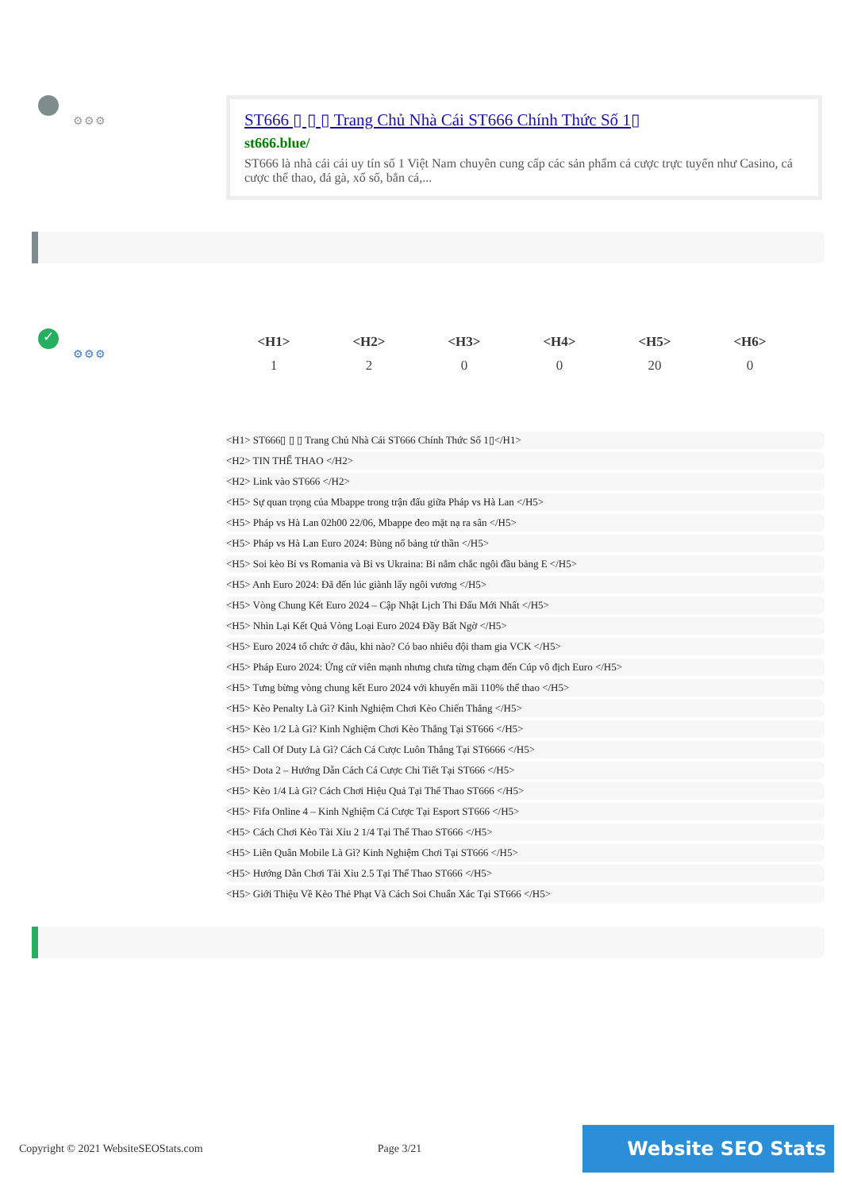⚙⚙⚙
ST666 ▯ ▯ ▯ Trang Chủ Nhà Cái ST666 Chính Thức Số 1▯
st666.blue/
ST666 là nhà cái cái uy tín số 1 Việt Nam chuyên cung cấp các sản phẩm cá cược trực tuyến như Casino, cá cược thể thao, đá gà, xổ số, bắn cá,...
✓
⚙⚙⚙
| <H1> | <H2> | <H3> | <H4> | <H5> | <H6> |
| --- | --- | --- | --- | --- | --- |
| 1 | 2 | 0 | 0 | 20 | 0 |
<H1> ST666▯ ▯ ▯ Trang Chủ Nhà Cái ST666 Chính Thức Số 1▯</H1>
<H2> TIN THỂ THAO </H2>
<H2> Link vào ST666 </H2>
<H5> Sự quan trọng của Mbappe trong trận đấu giữa Pháp vs Hà Lan </H5>
<H5> Pháp vs Hà Lan 02h00 22/06, Mbappe đeo mặt nạ ra sân </H5>
<H5> Pháp vs Hà Lan Euro 2024: Bùng nổ bảng tử thần </H5>
<H5> Soi kèo Bỉ vs Romania và Bỉ vs Ukraina: Bỉ nắm chắc ngôi đầu bảng E </H5>
<H5> Anh Euro 2024: Đã đến lúc giành lấy ngôi vương </H5>
<H5> Vòng Chung Kết Euro 2024 – Cập Nhật Lịch Thi Đấu Mới Nhất </H5>
<H5> Nhìn Lại Kết Quả Vòng Loại Euro 2024 Đầy Bất Ngờ </H5>
<H5> Euro 2024 tổ chức ở đâu, khi nào? Có bao nhiêu đội tham gia VCK </H5>
<H5> Pháp Euro 2024: Ứng cử viên mạnh nhưng chưa từng chạm đến Cúp vô địch Euro </H5>
<H5> Tưng bừng vòng chung kết Euro 2024 với khuyến mãi 110% thể thao </H5>
<H5> Kèo Penalty Là Gì? Kinh Nghiệm Chơi Kèo Chiến Thắng </H5>
<H5> Kèo 1/2 Là Gì? Kinh Nghiệm Chơi Kèo Thắng Tại ST666 </H5>
<H5> Call Of Duty Là Gì? Cách Cá Cược Luôn Thắng Tại ST6666 </H5>
<H5> Dota 2 – Hướng Dẫn Cách Cá Cược Chi Tiết Tại ST666 </H5>
<H5> Kèo 1/4 Là Gì? Cách Chơi Hiệu Quả Tại Thể Thao ST666 </H5>
<H5> Fifa Online 4 – Kinh Nghiệm Cá Cược Tại Esport ST666 </H5>
<H5> Cách Chơi Kèo Tài Xỉu 2 1/4 Tại Thể Thao ST666 </H5>
<H5> Liên Quân Mobile Là Gì? Kinh Nghiệm Chơi Tại ST666 </H5>
<H5> Hướng Dẫn Chơi Tài Xỉu 2.5 Tại Thể Thao ST666 </H5>
<H5> Giới Thiệu Về Kèo Thẻ Phạt Và Cách Soi Chuẩn Xác Tại ST666 </H5>
Copyright © 2021 WebsiteSEOStats.com Page 3/21 Website SEO Stats